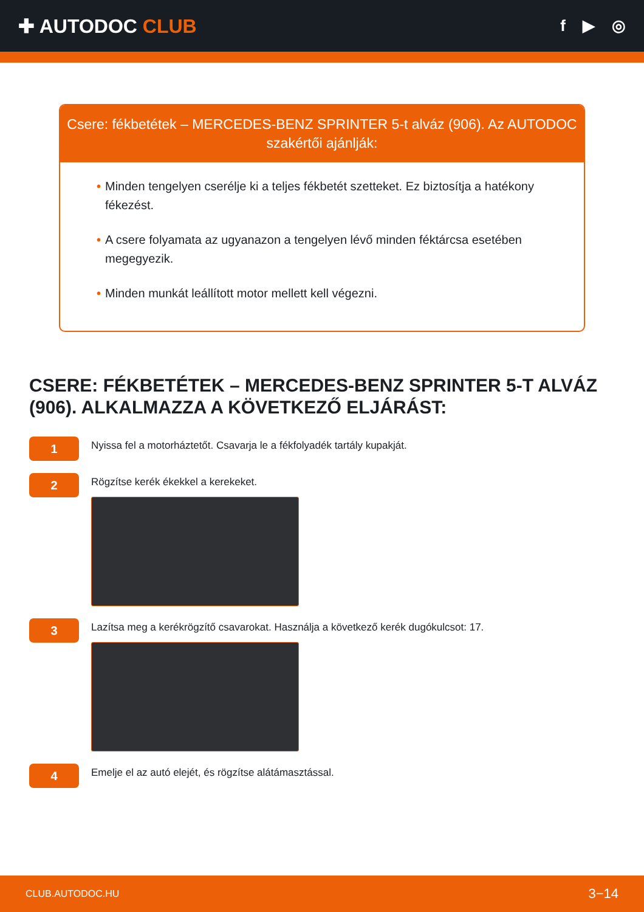✚ AUTODOC CLUB
f ▶ ◎
Csere: fékbetétek – MERCEDES-BENZ SPRINTER 5-t alváz (906). Az AUTODOC szakértői ajánlják:
• Minden tengelyen cserélje ki a teljes fékbetét szetteket. Ez biztosítja a hatékony fékezést.
• A csere folyamata az ugyanazon a tengelyen lévő minden féktárcsa esetében megegyezik.
• Minden munkát leállított motor mellett kell végezni.
CSERE: FÉKBETÉTEK – MERCEDES-BENZ SPRINTER 5-T ALVÁZ (906). ALKALMAZZA A KÖVETKEZŐ ELJÁRÁST:
1
Nyissa fel a motorháztetőt. Csavarja le a fékfolyadék tartály kupakját.
2
Rögzítse kerék ékekkel a kerekeket.
3
Lazítsa meg a kerékrögzítő csavarokat. Használja a következő kerék dugókulcsot: 17.
4
Emelje el az autó elejét, és rögzítse alátámasztással.
CLUB.AUTODOC.HU 3−14